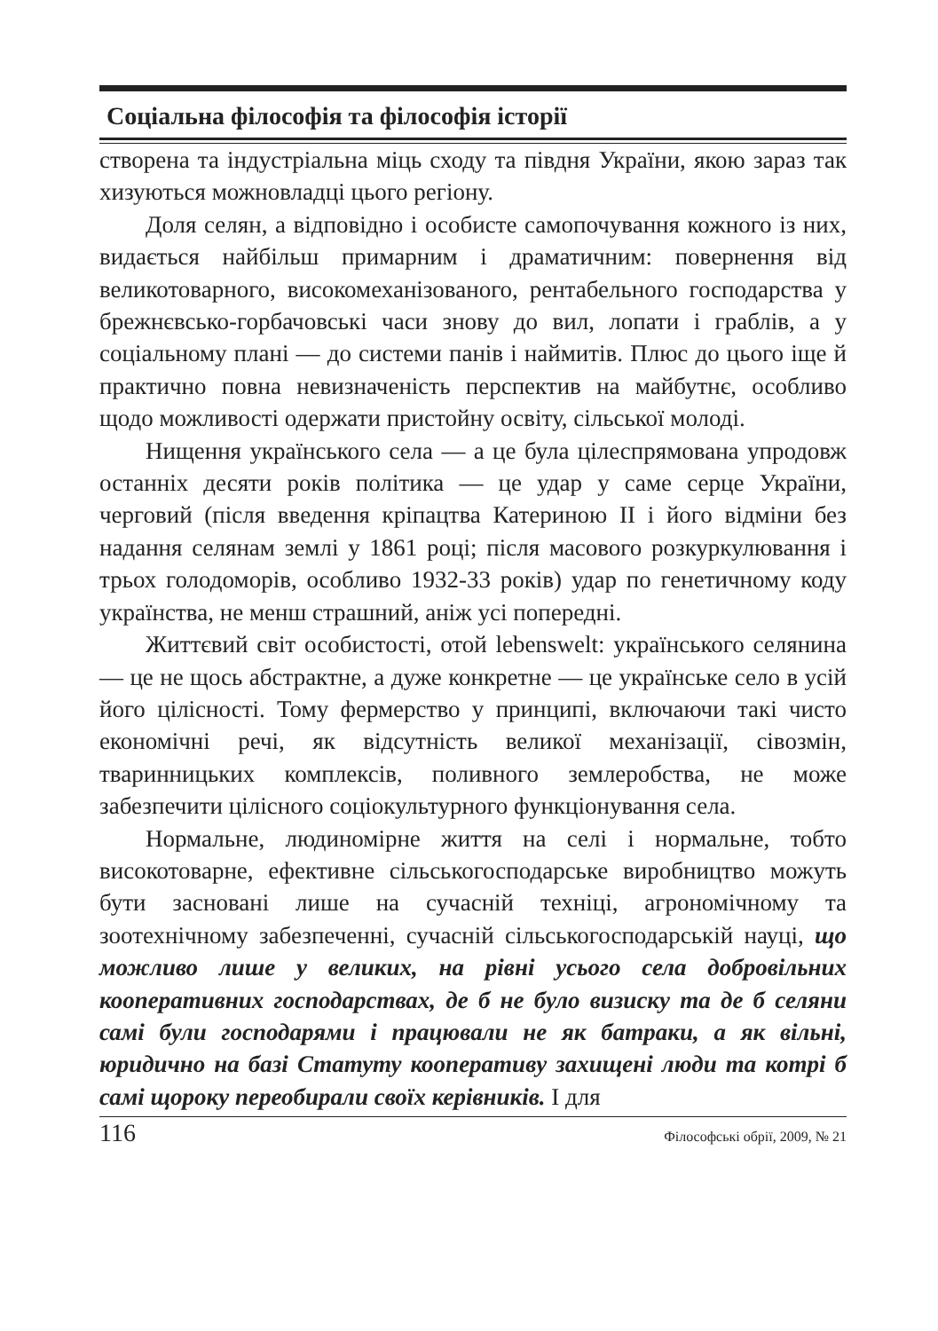Соціальна філософія та філософія історії
створена та індустріальна міць сходу та півдня України, якою зараз так хизуються можновладці цього регіону.
Доля селян, а відповідно і особисте самопочування кожного із них, видається найбільш примарним і драматичним: повернення від великотоварного, високомеханізованого, рентабельного господарства у брежнєвсько-горбачовські часи знову до вил, лопати і граблів, а у соціальному плані — до системи панів і наймитів. Плюс до цього іще й практично повна невизначеність перспектив на майбутнє, особливо щодо можливості одержати пристойну освіту, сільської молоді.
Нищення українського села — а це була цілеспрямована упродовж останніх десяти років політика — це удар у саме серце України, черговий (після введення кріпацтва Катериною ІІ і його відміни без надання селянам землі у 1861 році; після масового розкуркулювання і трьох голодоморів, особливо 1932-33 років) удар по генетичному коду українства, не менш страшний, аніж усі попередні.
Життєвий світ особистості, отой lebenswelt: українського селянина — це не щось абстрактне, а дуже конкретне — це українське село в усій його цілісності. Тому фермерство у принципі, включаючи такі чисто економічні речі, як відсутність великої механізації, сівозмін, тваринницьких комплексів, поливного землеробства, не може забезпечити цілісного соціокультурного функціонування села.
Нормальне, людиномірне життя на селі і нормальне, тобто високотоварне, ефективне сільськогосподарське виробництво можуть бути засновані лише на сучасній техніці, агрономічному та зоотехнічному забезпеченні, сучасній сільськогосподарській науці, що можливо лише у великих, на рівні усього села добровільних кооперативних господарствах, де б не було визиску та де б селяни самі були господарями і працювали не як батраки, а як вільні, юридично на базі Статуту кооперативу захищені люди та котрі б самі щороку переобирали своїх керівників. І для
116 Філософські обрії, 2009, № 21